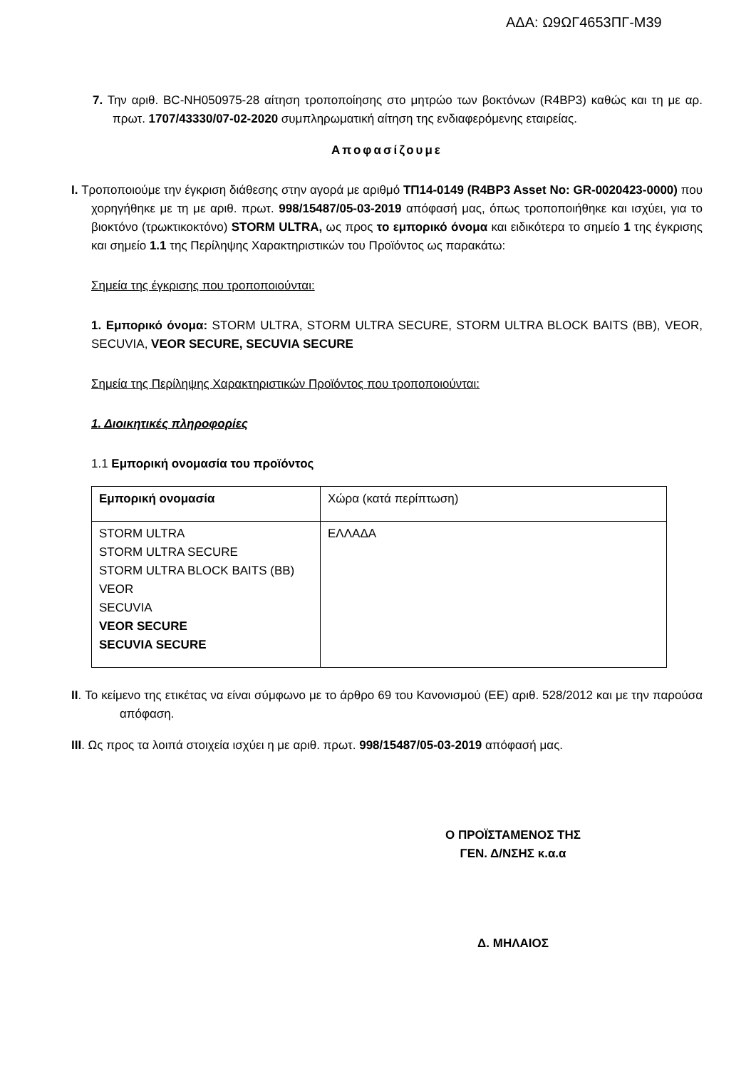ΑΔΑ: Ω9ΩΓ4653ΠΓ-Μ39
7. Την αριθ. BC-NH050975-28 αίτηση τροποποίησης στο μητρώο των βοκτόνων (R4BP3) καθώς και τη με αρ. πρωτ. 1707/43330/07-02-2020 συμπληρωματική αίτηση της ενδιαφερόμενης εταιρείας.
Αποφασίζουμε
I. Τροποποιούμε την έγκριση διάθεσης στην αγορά με αριθμό ΤΠ14-0149 (R4BP3 Asset No: GR-0020423-0000) που χορηγήθηκε με τη με αριθ. πρωτ. 998/15487/05-03-2019 απόφασή μας, όπως τροποποιήθηκε και ισχύει, για το βιοκτόνο (τρωκτικοκτόνο) STORM ULTRA, ως προς το εμπορικό όνομα και ειδικότερα το σημείο 1 της έγκρισης και σημείο 1.1 της Περίληψης Χαρακτηριστικών του Προϊόντος ως παρακάτω:
Σημεία της έγκρισης που τροποποιούνται:
1. Εμπορικό όνομα: STORM ULTRA, STORM ULTRA SECURE, STORM ULTRA BLOCK BAITS (BB), VEOR, SECUVIA, VEOR SECURE, SECUVIA SECURE
Σημεία της Περίληψης Χαρακτηριστικών Προϊόντος που τροποποιούνται:
1. Διοικητικές πληροφορίες
1.1 Εμπορική ονομασία του προϊόντος
| Εμπορική ονομασία | Χώρα (κατά περίπτωση) |
| STORM ULTRA STORM ULTRA SECURE STORM ULTRA BLOCK BAITS (BB) VEOR SECUVIA VEOR SECURE SECUVIA SECURE | ΕΛΛΑΔΑ |
II. Το κείμενο της ετικέτας να είναι σύμφωνο με το άρθρο 69 του Κανονισμού (ΕΕ) αριθ. 528/2012 και με την παρούσα απόφαση.
III. Ως προς τα λοιπά στοιχεία ισχύει η με αριθ. πρωτ. 998/15487/05-03-2019 απόφασή μας.
Ο ΠΡΟΪΣΤΑΜΕΝΟΣ ΤΗΣ
ΓΕΝ. Δ/ΝΣΗΣ κ.α.α
Δ. ΜΗΛΑΙΟΣ